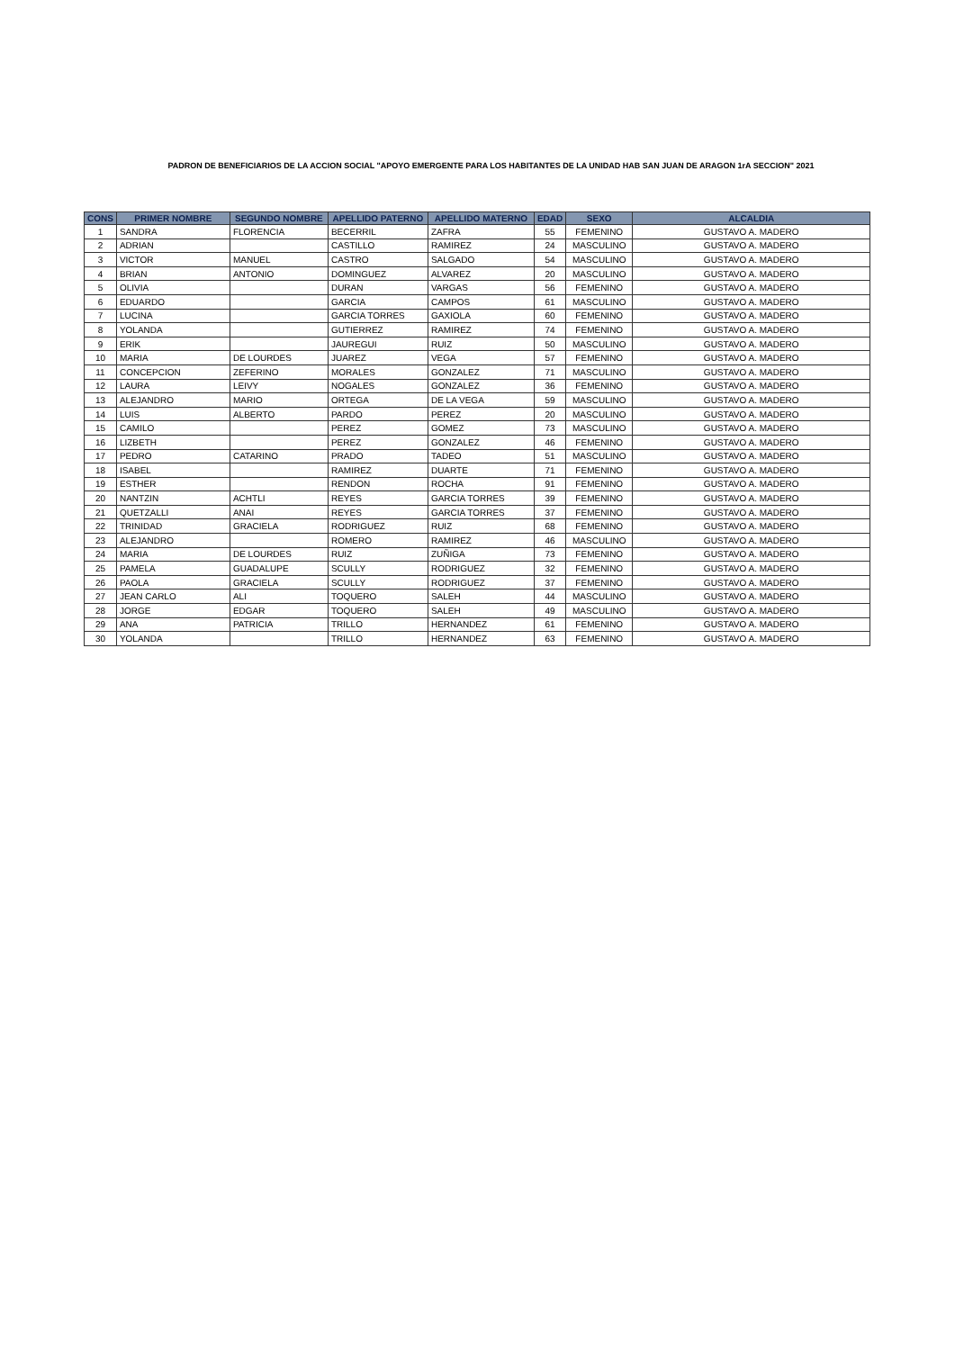PADRON DE BENEFICIARIOS DE LA ACCION SOCIAL "APOYO EMERGENTE PARA LOS HABITANTES DE LA UNIDAD HAB SAN JUAN DE ARAGON 1rA SECCION" 2021
| CONS | PRIMER NOMBRE | SEGUNDO NOMBRE | APELLIDO PATERNO | APELLIDO MATERNO | EDAD | SEXO | ALCALDIA |
| --- | --- | --- | --- | --- | --- | --- | --- |
| 1 | SANDRA | FLORENCIA | BECERRIL | ZAFRA | 55 | FEMENINO | GUSTAVO A. MADERO |
| 2 | ADRIAN | | CASTILLO | RAMIREZ | 24 | MASCULINO | GUSTAVO A. MADERO |
| 3 | VICTOR | MANUEL | CASTRO | SALGADO | 54 | MASCULINO | GUSTAVO A. MADERO |
| 4 | BRIAN | ANTONIO | DOMINGUEZ | ALVAREZ | 20 | MASCULINO | GUSTAVO A. MADERO |
| 5 | OLIVIA | | DURAN | VARGAS | 56 | FEMENINO | GUSTAVO A. MADERO |
| 6 | EDUARDO | | GARCIA | CAMPOS | 61 | MASCULINO | GUSTAVO A. MADERO |
| 7 | LUCINA | | GARCIA TORRES | GAXIOLA | 60 | FEMENINO | GUSTAVO A. MADERO |
| 8 | YOLANDA | | GUTIERREZ | RAMIREZ | 74 | FEMENINO | GUSTAVO A. MADERO |
| 9 | ERIK | | JAUREGUI | RUIZ | 50 | MASCULINO | GUSTAVO A. MADERO |
| 10 | MARIA | DE LOURDES | JUAREZ | VEGA | 57 | FEMENINO | GUSTAVO A. MADERO |
| 11 | CONCEPCION | ZEFERINO | MORALES | GONZALEZ | 71 | MASCULINO | GUSTAVO A. MADERO |
| 12 | LAURA | LEIVY | NOGALES | GONZALEZ | 36 | FEMENINO | GUSTAVO A. MADERO |
| 13 | ALEJANDRO | MARIO | ORTEGA | DE LA VEGA | 59 | MASCULINO | GUSTAVO A. MADERO |
| 14 | LUIS | ALBERTO | PARDO | PEREZ | 20 | MASCULINO | GUSTAVO A. MADERO |
| 15 | CAMILO | | PEREZ | GOMEZ | 73 | MASCULINO | GUSTAVO A. MADERO |
| 16 | LIZBETH | | PEREZ | GONZALEZ | 46 | FEMENINO | GUSTAVO A. MADERO |
| 17 | PEDRO | CATARINO | PRADO | TADEO | 51 | MASCULINO | GUSTAVO A. MADERO |
| 18 | ISABEL | | RAMIREZ | DUARTE | 71 | FEMENINO | GUSTAVO A. MADERO |
| 19 | ESTHER | | RENDON | ROCHA | 91 | FEMENINO | GUSTAVO A. MADERO |
| 20 | NANTZIN | ACHTLI | REYES | GARCIA TORRES | 39 | FEMENINO | GUSTAVO A. MADERO |
| 21 | QUETZALLI | ANAI | REYES | GARCIA TORRES | 37 | FEMENINO | GUSTAVO A. MADERO |
| 22 | TRINIDAD | GRACIELA | RODRIGUEZ | RUIZ | 68 | FEMENINO | GUSTAVO A. MADERO |
| 23 | ALEJANDRO | | ROMERO | RAMIREZ | 46 | MASCULINO | GUSTAVO A. MADERO |
| 24 | MARIA | DE LOURDES | RUIZ | ZUÑIGA | 73 | FEMENINO | GUSTAVO A. MADERO |
| 25 | PAMELA | GUADALUPE | SCULLY | RODRIGUEZ | 32 | FEMENINO | GUSTAVO A. MADERO |
| 26 | PAOLA | GRACIELA | SCULLY | RODRIGUEZ | 37 | FEMENINO | GUSTAVO A. MADERO |
| 27 | JEAN CARLO | ALI | TOQUERO | SALEH | 44 | MASCULINO | GUSTAVO A. MADERO |
| 28 | JORGE | EDGAR | TOQUERO | SALEH | 49 | MASCULINO | GUSTAVO A. MADERO |
| 29 | ANA | PATRICIA | TRILLO | HERNANDEZ | 61 | FEMENINO | GUSTAVO A. MADERO |
| 30 | YOLANDA | | TRILLO | HERNANDEZ | 63 | FEMENINO | GUSTAVO A. MADERO |